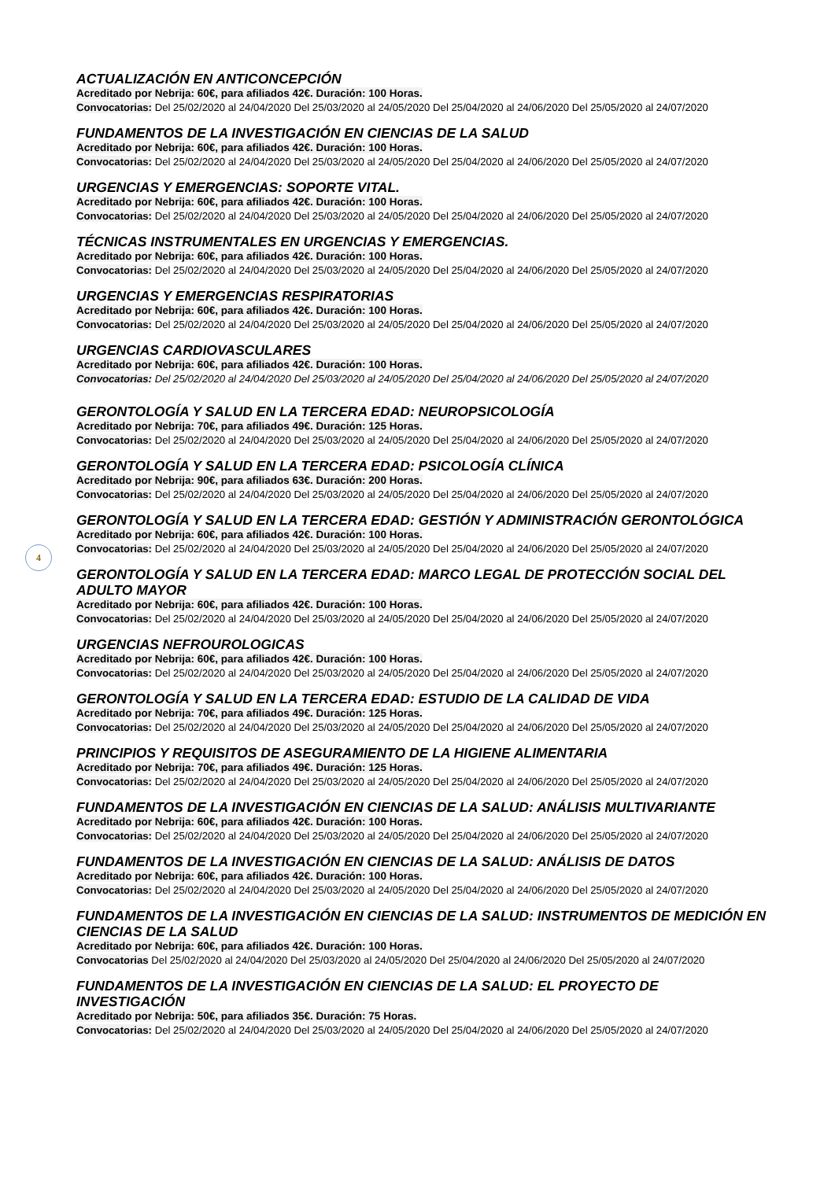ACTUALIZACIÓN EN ANTICONCEPCIÓN
Acreditado por Nebrija: 60€, para afiliados 42€. Duración: 100 Horas.
Convocatorias: Del 25/02/2020 al 24/04/2020 Del 25/03/2020 al 24/05/2020 Del 25/04/2020 al 24/06/2020 Del 25/05/2020 al 24/07/2020
FUNDAMENTOS DE LA INVESTIGACIÓN EN CIENCIAS DE LA SALUD
Acreditado por Nebrija: 60€, para afiliados 42€. Duración: 100 Horas.
Convocatorias: Del 25/02/2020 al 24/04/2020 Del 25/03/2020 al 24/05/2020 Del 25/04/2020 al 24/06/2020 Del 25/05/2020 al 24/07/2020
URGENCIAS Y EMERGENCIAS: SOPORTE VITAL.
Acreditado por Nebrija: 60€, para afiliados 42€. Duración: 100 Horas.
Convocatorias: Del 25/02/2020 al 24/04/2020 Del 25/03/2020 al 24/05/2020 Del 25/04/2020 al 24/06/2020 Del 25/05/2020 al 24/07/2020
TÉCNICAS INSTRUMENTALES EN URGENCIAS Y EMERGENCIAS.
Acreditado por Nebrija: 60€, para afiliados 42€. Duración: 100 Horas.
Convocatorias: Del 25/02/2020 al 24/04/2020 Del 25/03/2020 al 24/05/2020 Del 25/04/2020 al 24/06/2020 Del 25/05/2020 al 24/07/2020
URGENCIAS Y EMERGENCIAS RESPIRATORIAS
Acreditado por Nebrija: 60€, para afiliados 42€. Duración: 100 Horas.
Convocatorias: Del 25/02/2020 al 24/04/2020 Del 25/03/2020 al 24/05/2020 Del 25/04/2020 al 24/06/2020 Del 25/05/2020 al 24/07/2020
URGENCIAS CARDIOVASCULARES
Acreditado por Nebrija: 60€, para afiliados 42€. Duración: 100 Horas.
Convocatorias: Del 25/02/2020 al 24/04/2020 Del 25/03/2020 al 24/05/2020 Del 25/04/2020 al 24/06/2020 Del 25/05/2020 al 24/07/2020
GERONTOLOGÍA Y SALUD EN LA TERCERA EDAD: NEUROPSICOLOGÍA
Acreditado por Nebrija: 70€, para afiliados 49€. Duración: 125 Horas.
Convocatorias: Del 25/02/2020 al 24/04/2020 Del 25/03/2020 al 24/05/2020 Del 25/04/2020 al 24/06/2020 Del 25/05/2020 al 24/07/2020
GERONTOLOGÍA Y SALUD EN LA TERCERA EDAD: PSICOLOGÍA CLÍNICA
Acreditado por Nebrija: 90€, para afiliados 63€. Duración: 200 Horas.
Convocatorias: Del 25/02/2020 al 24/04/2020 Del 25/03/2020 al 24/05/2020 Del 25/04/2020 al 24/06/2020 Del 25/05/2020 al 24/07/2020
GERONTOLOGÍA Y SALUD EN LA TERCERA EDAD: GESTIÓN Y ADMINISTRACIÓN GERONTOLÓGICA
Acreditado por Nebrija: 60€, para afiliados 42€. Duración: 100 Horas.
Convocatorias: Del 25/02/2020 al 24/04/2020 Del 25/03/2020 al 24/05/2020 Del 25/04/2020 al 24/06/2020 Del 25/05/2020 al 24/07/2020
GERONTOLOGÍA Y SALUD EN LA TERCERA EDAD: MARCO LEGAL DE PROTECCIÓN SOCIAL DEL ADULTO MAYOR
Acreditado por Nebrija: 60€, para afiliados 42€. Duración: 100 Horas.
Convocatorias: Del 25/02/2020 al 24/04/2020 Del 25/03/2020 al 24/05/2020 Del 25/04/2020 al 24/06/2020 Del 25/05/2020 al 24/07/2020
URGENCIAS NEFROUROLOGICAS
Acreditado por Nebrija: 60€, para afiliados 42€. Duración: 100 Horas.
Convocatorias: Del 25/02/2020 al 24/04/2020 Del 25/03/2020 al 24/05/2020 Del 25/04/2020 al 24/06/2020 Del 25/05/2020 al 24/07/2020
GERONTOLOGÍA Y SALUD EN LA TERCERA EDAD: ESTUDIO DE LA CALIDAD DE VIDA
Acreditado por Nebrija: 70€, para afiliados 49€. Duración: 125 Horas.
Convocatorias: Del 25/02/2020 al 24/04/2020 Del 25/03/2020 al 24/05/2020 Del 25/04/2020 al 24/06/2020 Del 25/05/2020 al 24/07/2020
PRINCIPIOS Y REQUISITOS DE ASEGURAMIENTO DE LA HIGIENE ALIMENTARIA
Acreditado por Nebrija: 70€, para afiliados 49€. Duración: 125 Horas.
Convocatorias: Del 25/02/2020 al 24/04/2020 Del 25/03/2020 al 24/05/2020 Del 25/04/2020 al 24/06/2020 Del 25/05/2020 al 24/07/2020
FUNDAMENTOS DE LA INVESTIGACIÓN EN CIENCIAS DE LA SALUD: ANÁLISIS MULTIVARIANTE
Acreditado por Nebrija: 60€, para afiliados 42€. Duración: 100 Horas.
Convocatorias: Del 25/02/2020 al 24/04/2020 Del 25/03/2020 al 24/05/2020 Del 25/04/2020 al 24/06/2020 Del 25/05/2020 al 24/07/2020
FUNDAMENTOS DE LA INVESTIGACIÓN EN CIENCIAS DE LA SALUD: ANÁLISIS DE DATOS
Acreditado por Nebrija: 60€, para afiliados 42€. Duración: 100 Horas.
Convocatorias: Del 25/02/2020 al 24/04/2020 Del 25/03/2020 al 24/05/2020 Del 25/04/2020 al 24/06/2020 Del 25/05/2020 al 24/07/2020
FUNDAMENTOS DE LA INVESTIGACIÓN EN CIENCIAS DE LA SALUD: INSTRUMENTOS DE MEDICIÓN EN CIENCIAS DE LA SALUD
Acreditado por Nebrija: 60€, para afiliados 42€. Duración: 100 Horas.
Convocatorias Del 25/02/2020 al 24/04/2020 Del 25/03/2020 al 24/05/2020 Del 25/04/2020 al 24/06/2020 Del 25/05/2020 al 24/07/2020
FUNDAMENTOS DE LA INVESTIGACIÓN EN CIENCIAS DE LA SALUD: EL PROYECTO DE INVESTIGACIÓN
Acreditado por Nebrija: 50€, para afiliados 35€. Duración: 75 Horas.
Convocatorias: Del 25/02/2020 al 24/04/2020 Del 25/03/2020 al 24/05/2020 Del 25/04/2020 al 24/06/2020 Del 25/05/2020 al 24/07/2020
4